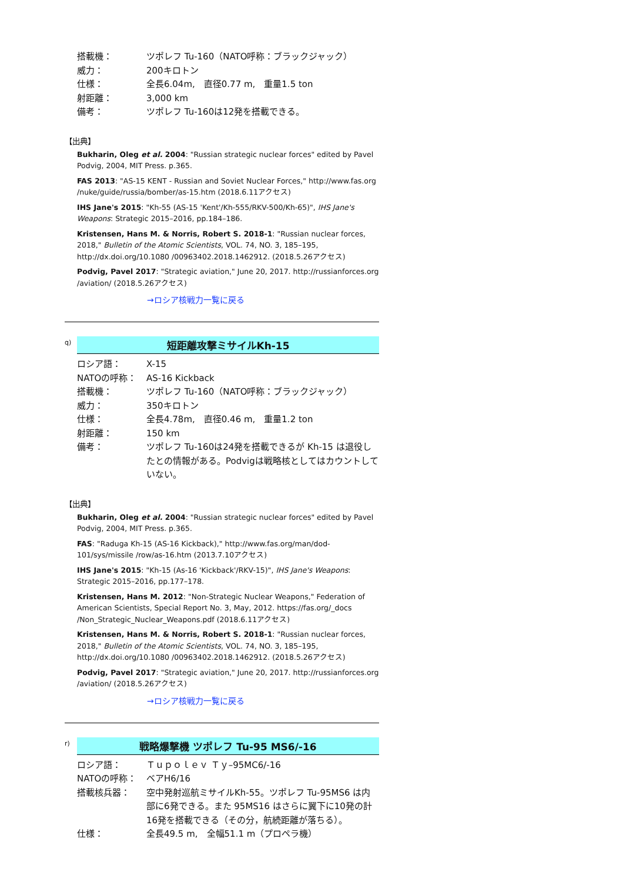搭載機：
ツポレフ Tu-160（NATO呼称：ブラックジャック）
威力：
200キロトン
仕様：
全長6.04m,　直径0.77 m,　重量1.5 ton
射距離：
3,000 km
備考：
ツポレフ Tu-160は12発を搭載できる。
【出典】
Bukharin, Oleg et al. 2004: "Russian strategic nuclear forces" edited by Pavel Podvig, 2004, MIT Press. p.365.
FAS 2013: "AS-15 KENT - Russian and Soviet Nuclear Forces," http://www.fas.org /nuke/guide/russia/bomber/as-15.htm (2018.6.11アクセス)
IHS Jane's 2015: "Kh-55 (AS-15 'Kent'/Kh-555/RKV-500/Kh-65)", IHS Jane's Weapons: Strategic 2015–2016, pp.184–186.
Kristensen, Hans M. & Norris, Robert S. 2018-1: "Russian nuclear forces, 2018," Bulletin of the Atomic Scientists, VOL. 74, NO. 3, 185–195, http://dx.doi.org/10.1080 /00963402.2018.1462912. (2018.5.26アクセス)
Podvig, Pavel 2017: "Strategic aviation," June 20, 2017. http://russianforces.org /aviation/ (2018.5.26アクセス)
→ロシア核戦力一覧に戻る
q)
短距離攻撃ミサイルKh-15
ロシア語：
X-15
NATOの呼称：
AS-16 Kickback
搭載機：
ツポレフ Tu-160（NATO呼称：ブラックジャック）
威力：
350キロトン
仕様：
全長4.78m,　直径0.46 m,　重量1.2 ton
射距離：
150 km
備考：
ツポレフ Tu-160は24発を搭載できるが Kh-15 は退役したとの情報がある。Podvigは戦略核としてはカウントしていない。
【出典】
Bukharin, Oleg et al. 2004: "Russian strategic nuclear forces" edited by Pavel Podvig, 2004, MIT Press. p.365.
FAS: "Raduga Kh-15 (AS-16 Kickback)," http://www.fas.org/man/dod-101/sys/missile /row/as-16.htm (2013.7.10アクセス)
IHS Jane's 2015: "Kh-15 (As-16 'Kickback'/RKV-15)", IHS Jane's Weapons: Strategic 2015–2016, pp.177–178.
Kristensen, Hans M. 2012: "Non-Strategic Nuclear Weapons," Federation of American Scientists, Special Report No. 3, May, 2012. https://fas.org/_docs /Non_Strategic_Nuclear_Weapons.pdf (2018.6.11アクセス)
Kristensen, Hans M. & Norris, Robert S. 2018-1: "Russian nuclear forces, 2018," Bulletin of the Atomic Scientists, VOL. 74, NO. 3, 185–195, http://dx.doi.org/10.1080 /00963402.2018.1462912. (2018.5.26アクセス)
Podvig, Pavel 2017: "Strategic aviation," June 20, 2017. http://russianforces.org /aviation/ (2018.5.26アクセス)
→ロシア核戦力一覧に戻る
r)
戦略爆撃機 ツポレフ Tu-95 MS6/-16
ロシア語：
Ｔｕｐｏｌｅｖ Ｔｙ–95MC6/-16
NATOの呼称：
ベアH6/16
搭載核兵器：
空中発射巡航ミサイルKh-55。ツポレフ Tu-95MS6 は内部に6発できる。また 95MS16 はさらに翼下に10発の計16発を搭載できる（その分，航続距離が落ちる）。
仕様：
全長49.5 m,　全幅51.1 m（プロペラ機）